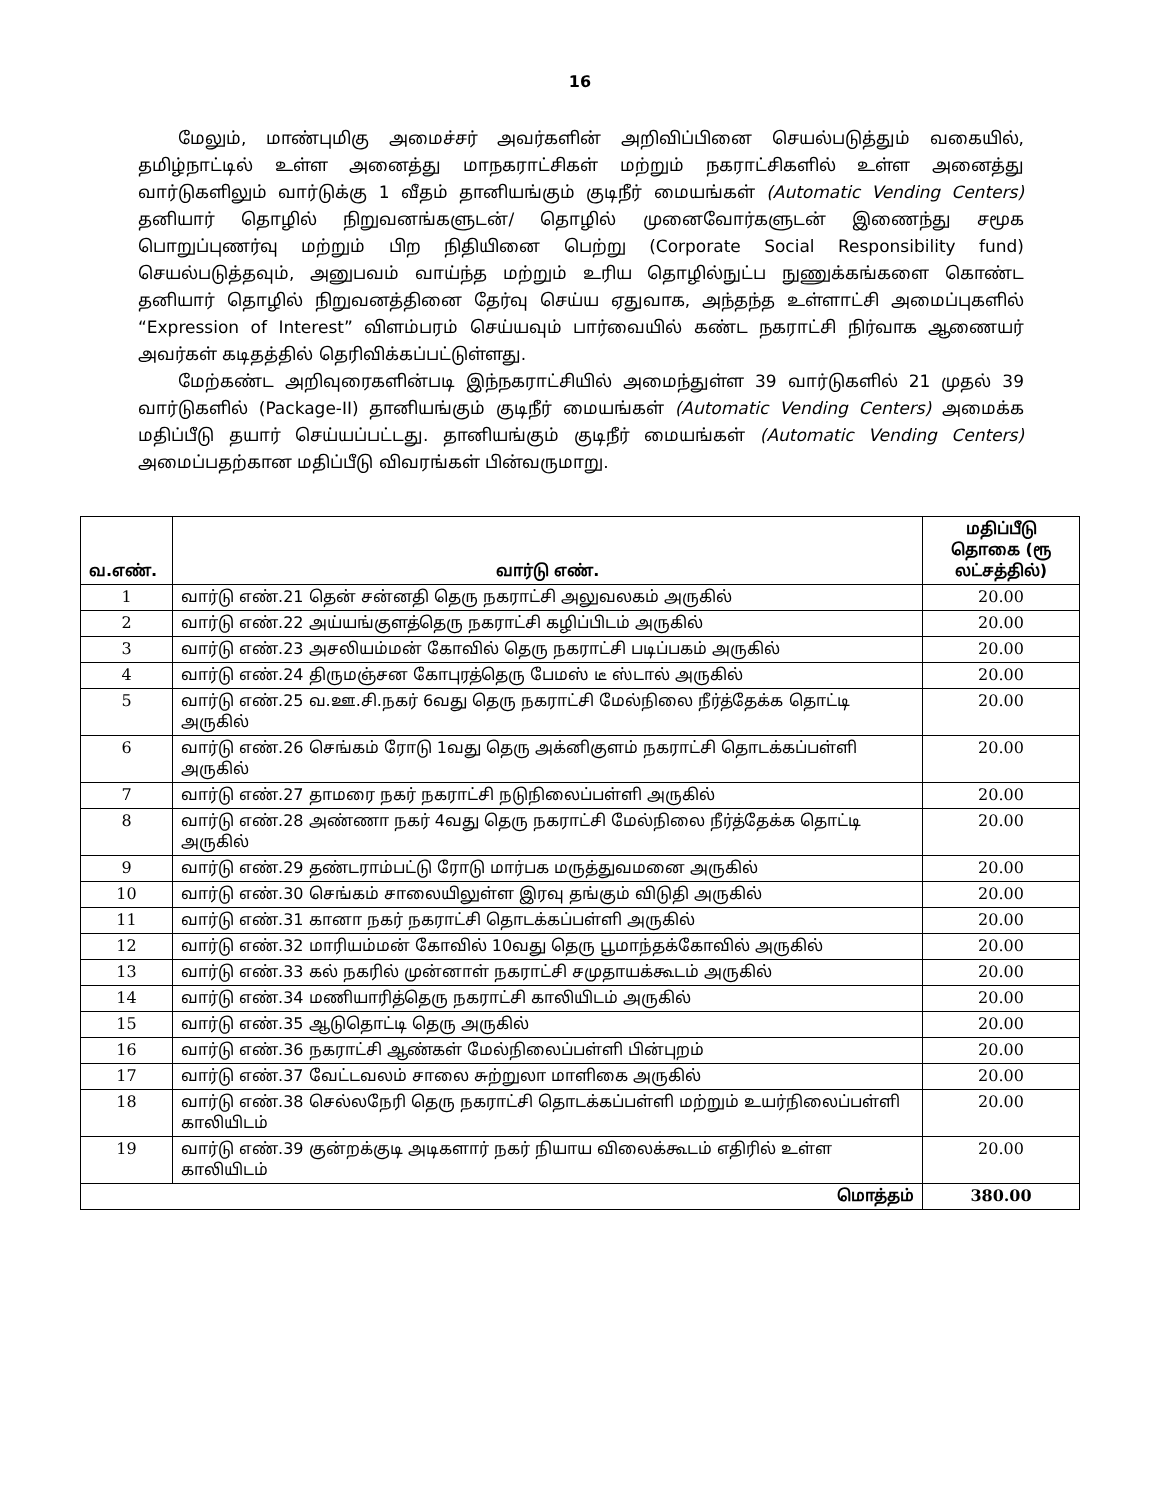16
மேலும், மாண்புமிகு அமைச்சர் அவர்களின் அறிவிப்பினை செயல்படுத்தும் வகையில், தமிழ்நாட்டில் உள்ள அனைத்து மாநகராட்சிகள் மற்றும் நகராட்சிகளில் உள்ள அனைத்து வார்டுகளிலும் வார்டுக்கு 1 வீதம் தானியங்கும் குடிநீர் மையங்கள் (Automatic Vending Centers) தனியார் தொழில் நிறுவனங்களுடன்/ தொழில் முனைவோர்களுடன் இணைந்து சமூக பொறுப்புணர்வு மற்றும் பிற நிதியினை பெற்று (Corporate Social Responsibility fund) செயல்படுத்தவும், அனுபவம் வாய்ந்த மற்றும் உரிய தொழில்நுட்ப நுணுக்கங்களை கொண்ட தனியார் தொழில் நிறுவனத்தினை தேர்வு செய்ய ஏதுவாக, அந்தந்த உள்ளாட்சி அமைப்புகளில் “Expression of Interest” விளம்பரம் செய்யவும் பார்வையில் கண்ட நகராட்சி நிர்வாக ஆணையர் அவர்கள் கடிதத்தில் தெரிவிக்கப்பட்டுள்ளது.
மேற்கண்ட அறிவுரைகளின்படி இந்நகராட்சியில் அமைந்துள்ள 39 வார்டுகளில் 21 முதல் 39 வார்டுகளில் (Package-II) தானியங்கும் குடிநீர் மையங்கள் (Automatic Vending Centers) அமைக்க மதிப்பீடு தயார் செய்யப்பட்டது. தானியங்கும் குடிநீர் மையங்கள் (Automatic Vending Centers) அமைப்பதற்கான மதிப்பீடு விவரங்கள் பின்வருமாறு.
| வ.எண். | வார்டு எண். | மதிப்பீடு தொகை (ரூ லட்சத்தில்) |
| --- | --- | --- |
| 1 | வார்டு எண்.21 தென் சன்னதி தெரு நகராட்சி அலுவலகம் அருகில் | 20.00 |
| 2 | வார்டு எண்.22 அய்யங்குளத்தெரு நகராட்சி கழிப்பிடம் அருகில் | 20.00 |
| 3 | வார்டு எண்.23 அசலியம்மன் கோவில் தெரு நகராட்சி படிப்பகம் அருகில் | 20.00 |
| 4 | வார்டு எண்.24 திருமஞ்சன கோபுரத்தெரு பேமஸ் டீ ஸ்டால் அருகில் | 20.00 |
| 5 | வார்டு எண்.25 வ.ஊ.சி.நகர் 6வது தெரு நகராட்சி மேல்நிலை நீர்த்தேக்க தொட்டி அருகில் | 20.00 |
| 6 | வார்டு எண்.26 செங்கம் ரோடு 1வது தெரு அக்னிகுளம் நகராட்சி தொடக்கப்பள்ளி அருகில் | 20.00 |
| 7 | வார்டு எண்.27 தாமரை நகர் நகராட்சி நடுநிலைப்பள்ளி அருகில் | 20.00 |
| 8 | வார்டு எண்.28 அண்ணா நகர் 4வது தெரு நகராட்சி மேல்நிலை நீர்த்தேக்க தொட்டி அருகில் | 20.00 |
| 9 | வார்டு எண்.29 தண்டராம்பட்டு ரோடு மார்பக மருத்துவமனை அருகில் | 20.00 |
| 10 | வார்டு எண்.30 செங்கம் சாலையிலுள்ள இரவு தங்கும் விடுதி அருகில் | 20.00 |
| 11 | வார்டு எண்.31 கானா நகர் நகராட்சி தொடக்கப்பள்ளி அருகில் | 20.00 |
| 12 | வார்டு எண்.32 மாரியம்மன் கோவில் 10வது தெரு பூமாந்தக்கோவில் அருகில் | 20.00 |
| 13 | வார்டு எண்.33 கல் நகரில் முன்னாள் நகராட்சி சமுதாயக்கூடம் அருகில் | 20.00 |
| 14 | வார்டு எண்.34 மணியாரித்தெரு நகராட்சி காலியிடம் அருகில் | 20.00 |
| 15 | வார்டு எண்.35 ஆடுதொட்டி தெரு அருகில் | 20.00 |
| 16 | வார்டு எண்.36 நகராட்சி ஆண்கள் மேல்நிலைப்பள்ளி பின்புறம் | 20.00 |
| 17 | வார்டு எண்.37 வேட்டவலம் சாலை சுற்றுலா மாளிகை அருகில் | 20.00 |
| 18 | வார்டு எண்.38 செல்லநேரி தெரு நகராட்சி தொடக்கப்பள்ளி மற்றும் உயர்நிலைப்பள்ளி காலியிடம் | 20.00 |
| 19 | வார்டு எண்.39 குன்றக்குடி அடிகளார் நகர் நியாய விலைக்கூடம் எதிரில் உள்ள காலியிடம் | 20.00 |
| மொத்தம் | | 380.00 |